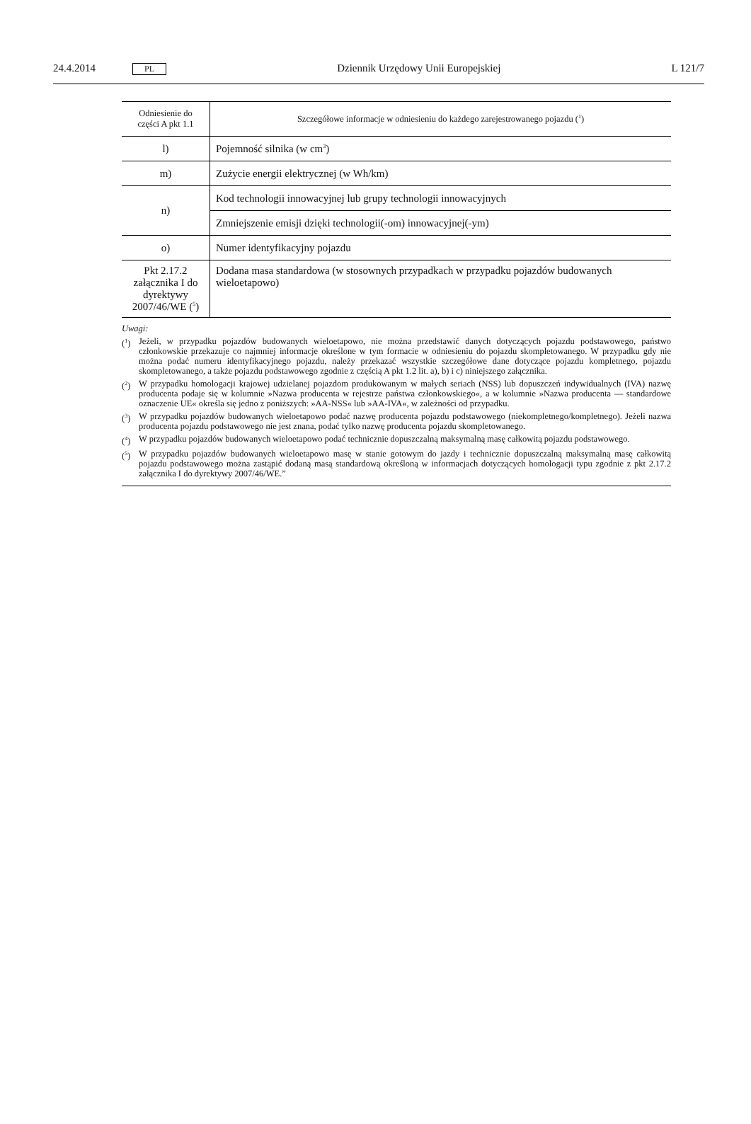24.4.2014 PL
Dziennik Urzędowy Unii Europejskiej
L 121/7
| Odniesienie do części A pkt 1.1 | Szczegółowe informacje w odniesieniu do każdego zarejestrowanego pojazdu (<sup>1</sup>) |
| --- | --- |
| l) | Pojemność silnika (w cm<sup>3</sup>) |
| m) | Zużycie energii elektrycznej (w Wh/km) |
| n) | Kod technologii innowacyjnej lub grupy technologii innowacyjnych |
| | Zmniejszenie emisji dzięki technologii(-om) innowacyjnej(-ym) |
| o) | Numer identyfikacyjny pojazdu |
| Pkt 2.17.2 załącznika I do dyrektywy 2007/46/WE (<sup>5</sup>) | Dodana masa standardowa (w stosownych przypadkach w przypadku pojazdów budowanych wieloetapowo) |
Uwagi:
(<sup>1</sup>) Jeżeli, w przypadku pojazdów budowanych wieloetapowo, nie można przedstawić danych dotyczących pojazdu podstawowego, państwo członkowskie przekazuje co najmniej informacje określone w tym formacie w odniesieniu do pojazdu skompletowanego. W przypadku gdy nie można podać numeru identyfikacyjnego pojazdu, należy przekazać wszystkie szczegółowe dane dotyczące pojazdu kompletnego, pojazdu skompletowanego, a także pojazdu podstawowego zgodnie z częścią A pkt 1.2 lit. a), b) i c) niniejszego załącznika.
(<sup>2</sup>) W przypadku homologacji krajowej udzielanej pojazdom produkowanym w małych seriach (NSS) lub dopuszczeń indywidualnych (IVA) nazwę producenta podaje się w kolumnie »Nazwa producenta w rejestrze państwa członkowskiego«, a w kolumnie »Nazwa producenta — standardowe oznaczenie UE« określa się jedno z poniższych: »AA-NSS« lub »AA-IVA«, w zależności od przypadku.
(<sup>3</sup>) W przypadku pojazdów budowanych wieloetapowo podać nazwę producenta pojazdu podstawowego (niekompletnego/kompletnego). Jeżeli nazwa producenta pojazdu podstawowego nie jest znana, podać tylko nazwę producenta pojazdu skompletowanego.
(<sup>4</sup>) W przypadku pojazdów budowanych wieloetapowo podać technicznie dopuszczalną maksymalną masę całkowitą pojazdu podstawowego.
(<sup>5</sup>) W przypadku pojazdów budowanych wieloetapowo masę w stanie gotowym do jazdy i technicznie dopuszczalną maksymalną masę całkowitą pojazdu podstawowego można zastąpić dodaną masą standardową określoną w informacjach dotyczących homologacji typu zgodnie z pkt 2.17.2 załącznika I do dyrektywy 2007/46/WE.”